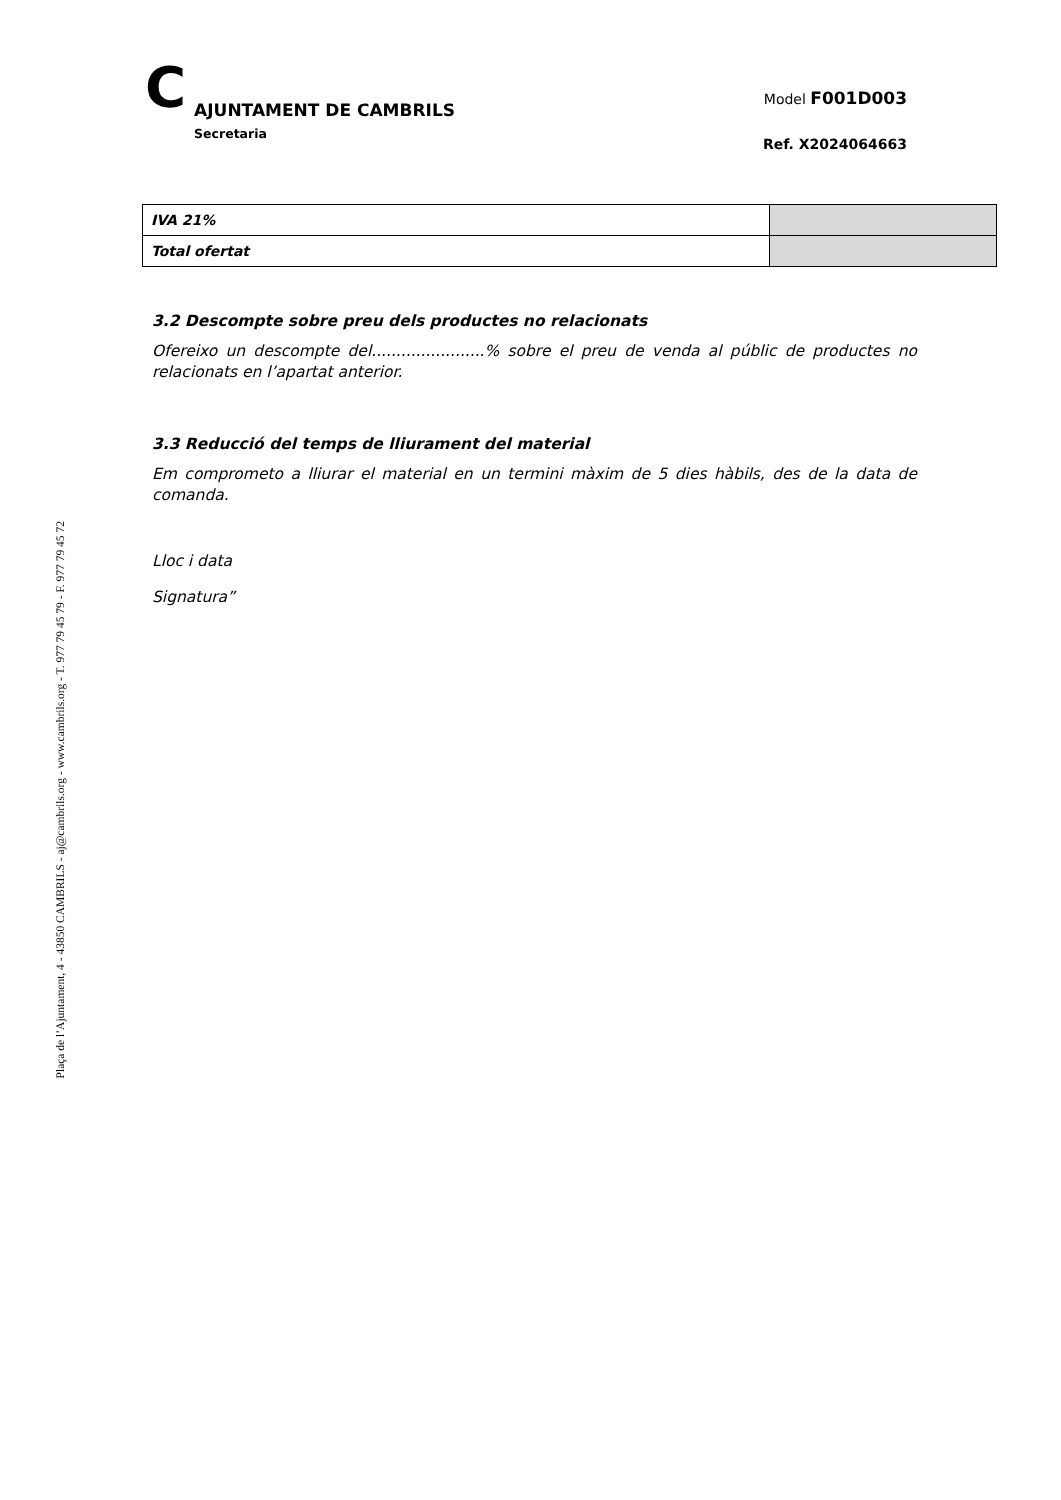Plaça de l’Ajuntament, 4 - 43850 CAMBRILS - aj@cambrils.org - www.cambrils.org - T. 977 79 45 79 - F. 977 79 45 72
C
AJUNTAMENT DE CAMBRILS
Secretaria
Model F001D003
Ref. X2024064663
| IVA 21% | |
| Total ofertat | |
3.2 Descompte sobre preu dels productes no relacionats
Ofereixo un descompte del.......................% sobre el preu de venda al públic de productes no relacionats en l’apartat anterior.
3.3 Reducció del temps de lliurament del material
Em comprometo a lliurar el material en un termini màxim de 5 dies hàbils, des de la data de comanda.
Lloc i data
Signatura”